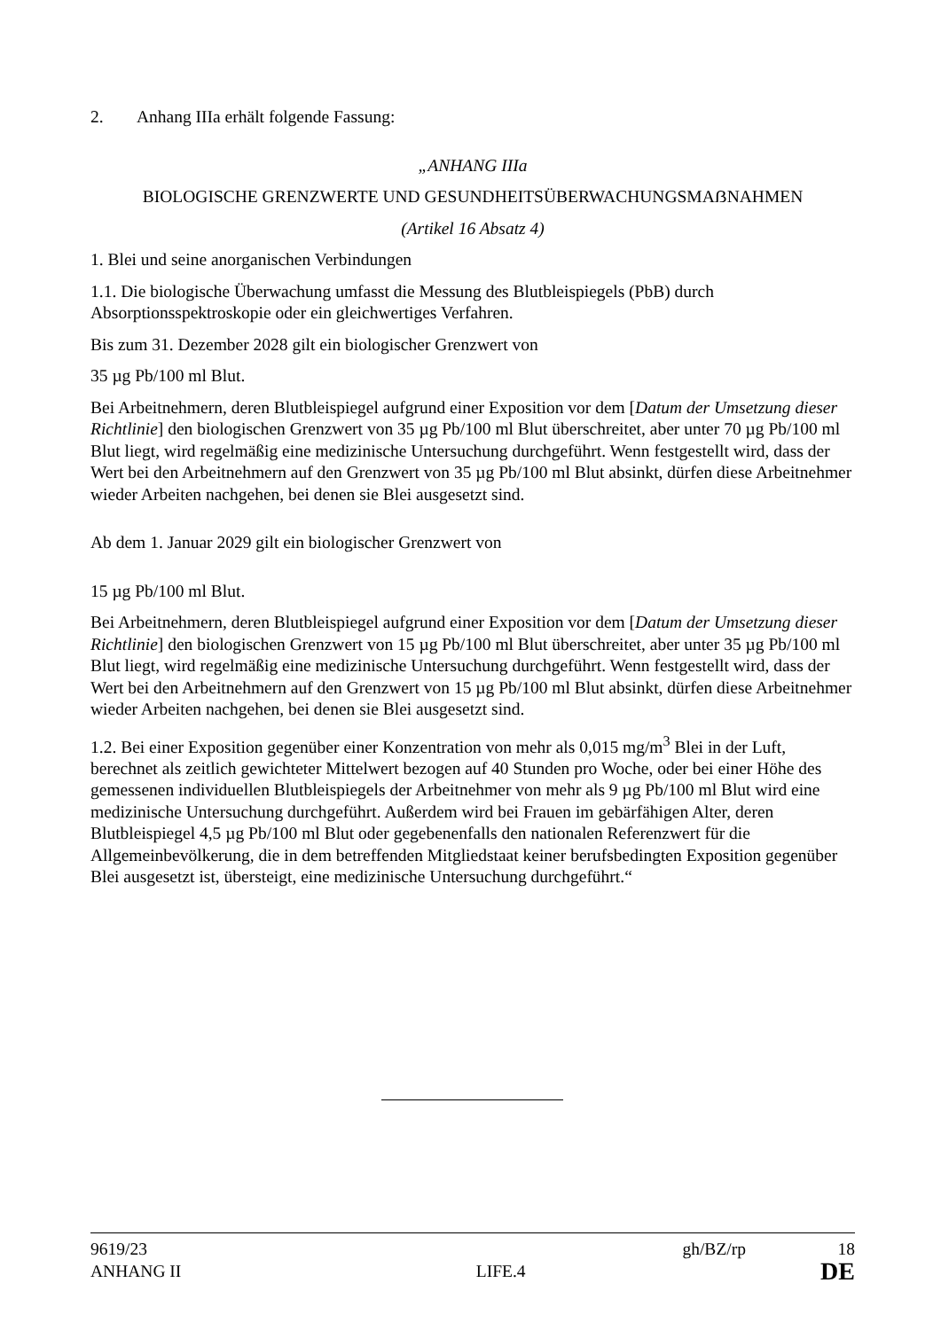2. Anhang IIIa erhält folgende Fassung:
„ANHANG IIIa
BIOLOGISCHE GRENZWERTE UND GESUNDHEITSÜBERWACHUNGSMAẞNAHMEN
(Artikel 16 Absatz 4)
1. Blei und seine anorganischen Verbindungen
1.1. Die biologische Überwachung umfasst die Messung des Blutbleispiegels (PbB) durch Absorptionsspektroskopie oder ein gleichwertiges Verfahren.
Bis zum 31. Dezember 2028 gilt ein biologischer Grenzwert von
35 µg Pb/100 ml Blut.
Bei Arbeitnehmern, deren Blutbleispiegel aufgrund einer Exposition vor dem [Datum der Umsetzung dieser Richtlinie] den biologischen Grenzwert von 35 µg Pb/100 ml Blut überschreitet, aber unter 70 µg Pb/100 ml Blut liegt, wird regelmäßig eine medizinische Untersuchung durchgeführt. Wenn festgestellt wird, dass der Wert bei den Arbeitnehmern auf den Grenzwert von 35 µg Pb/100 ml Blut absinkt, dürfen diese Arbeitnehmer wieder Arbeiten nachgehen, bei denen sie Blei ausgesetzt sind.
Ab dem 1. Januar 2029 gilt ein biologischer Grenzwert von
15 µg Pb/100 ml Blut.
Bei Arbeitnehmern, deren Blutbleispiegel aufgrund einer Exposition vor dem [Datum der Umsetzung dieser Richtlinie] den biologischen Grenzwert von 15 µg Pb/100 ml Blut überschreitet, aber unter 35 µg Pb/100 ml Blut liegt, wird regelmäßig eine medizinische Untersuchung durchgeführt. Wenn festgestellt wird, dass der Wert bei den Arbeitnehmern auf den Grenzwert von 15 µg Pb/100 ml Blut absinkt, dürfen diese Arbeitnehmer wieder Arbeiten nachgehen, bei denen sie Blei ausgesetzt sind.
1.2. Bei einer Exposition gegenüber einer Konzentration von mehr als 0,015 mg/m<sup>3</sup> Blei in der Luft, berechnet als zeitlich gewichteter Mittelwert bezogen auf 40 Stunden pro Woche, oder bei einer Höhe des gemessenen individuellen Blutbleispiegels der Arbeitnehmer von mehr als 9 µg Pb/100 ml Blut wird eine medizinische Untersuchung durchgeführt. Außerdem wird bei Frauen im gebärfähigen Alter, deren Blutbleispiegel 4,5 µg Pb/100 ml Blut oder gegebenenfalls den nationalen Referenzwert für die Allgemeinbevölkerung, die in dem betreffenden Mitgliedstaat keiner berufsbedingten Exposition gegenüber Blei ausgesetzt ist, übersteigt, eine medizinische Untersuchung durchgeführt.“
9619/23 gh/BZ/rp 18
ANHANG II LIFE.4 DE